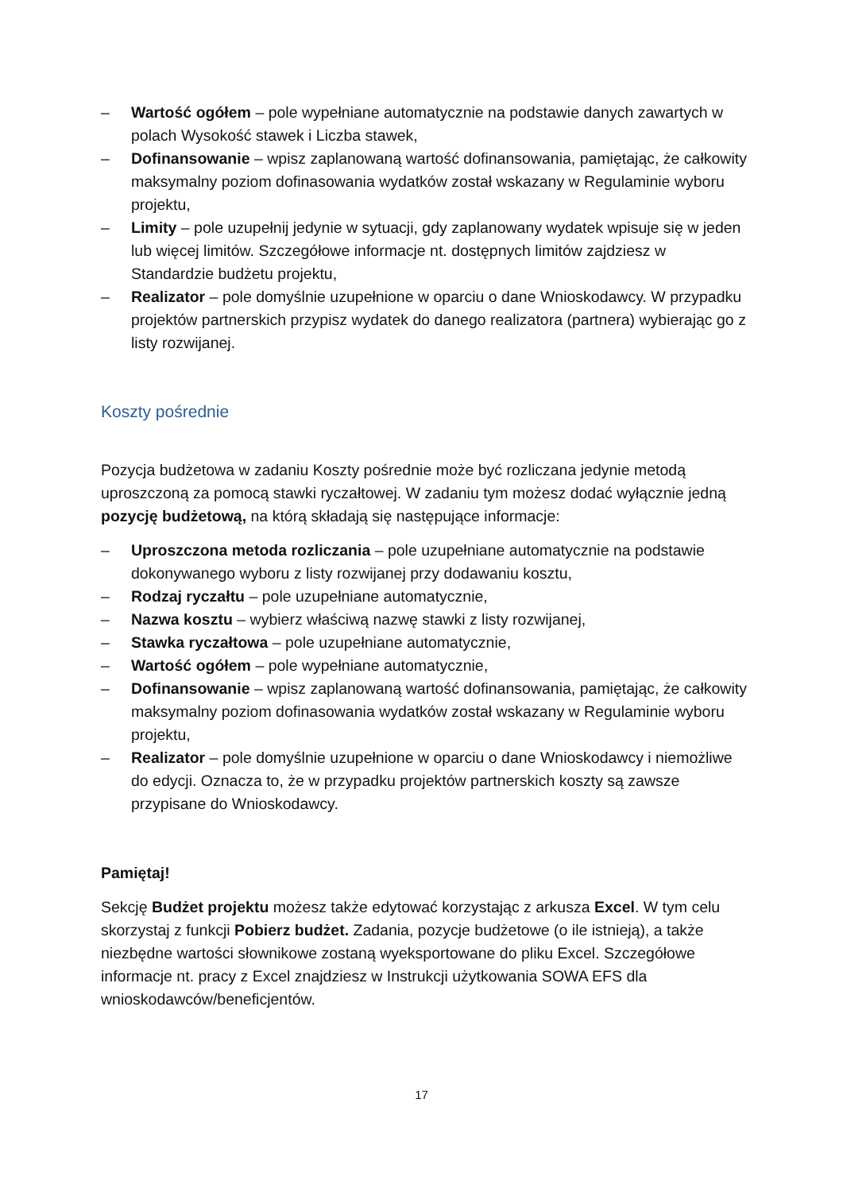– Wartość ogółem – pole wypełniane automatycznie na podstawie danych zawartych w polach Wysokość stawek i Liczba stawek,
– Dofinansowanie – wpisz zaplanowaną wartość dofinansowania, pamiętając, że całkowity maksymalny poziom dofinasowania wydatków został wskazany w Regulaminie wyboru projektu,
– Limity – pole uzupełnij jedynie w sytuacji, gdy zaplanowany wydatek wpisuje się w jeden lub więcej limitów. Szczegółowe informacje nt. dostępnych limitów zajdziesz w Standardzie budżetu projektu,
– Realizator – pole domyślnie uzupełnione w oparciu o dane Wnioskodawcy. W przypadku projektów partnerskich przypisz wydatek do danego realizatora (partnera) wybierając go z listy rozwijanej.
Koszty pośrednie
Pozycja budżetowa w zadaniu Koszty pośrednie może być rozliczana jedynie metodą uproszczoną za pomocą stawki ryczałtowej. W zadaniu tym możesz dodać wyłącznie jedną pozycję budżetową, na którą składają się następujące informacje:
– Uproszczona metoda rozliczania – pole uzupełniane automatycznie na podstawie dokonywanego wyboru z listy rozwijanej przy dodawaniu kosztu,
– Rodzaj ryczałtu – pole uzupełniane automatycznie,
– Nazwa kosztu – wybierz właściwą nazwę stawki z listy rozwijanej,
– Stawka ryczałtowa – pole uzupełniane automatycznie,
– Wartość ogółem – pole wypełniane automatycznie,
– Dofinansowanie – wpisz zaplanowaną wartość dofinansowania, pamiętając, że całkowity maksymalny poziom dofinasowania wydatków został wskazany w Regulaminie wyboru projektu,
– Realizator – pole domyślnie uzupełnione w oparciu o dane Wnioskodawcy i niemożliwe do edycji. Oznacza to, że w przypadku projektów partnerskich koszty są zawsze przypisane do Wnioskodawcy.
Pamiętaj!
Sekcję Budżet projektu możesz także edytować korzystając z arkusza Excel. W tym celu skorzystaj z funkcji Pobierz budżet. Zadania, pozycje budżetowe (o ile istnieją), a także niezbędne wartości słownikowe zostaną wyeksportowane do pliku Excel. Szczegółowe informacje nt. pracy z Excel znajdziesz w Instrukcji użytkowania SOWA EFS dla wnioskodawców/beneficjentów.
17